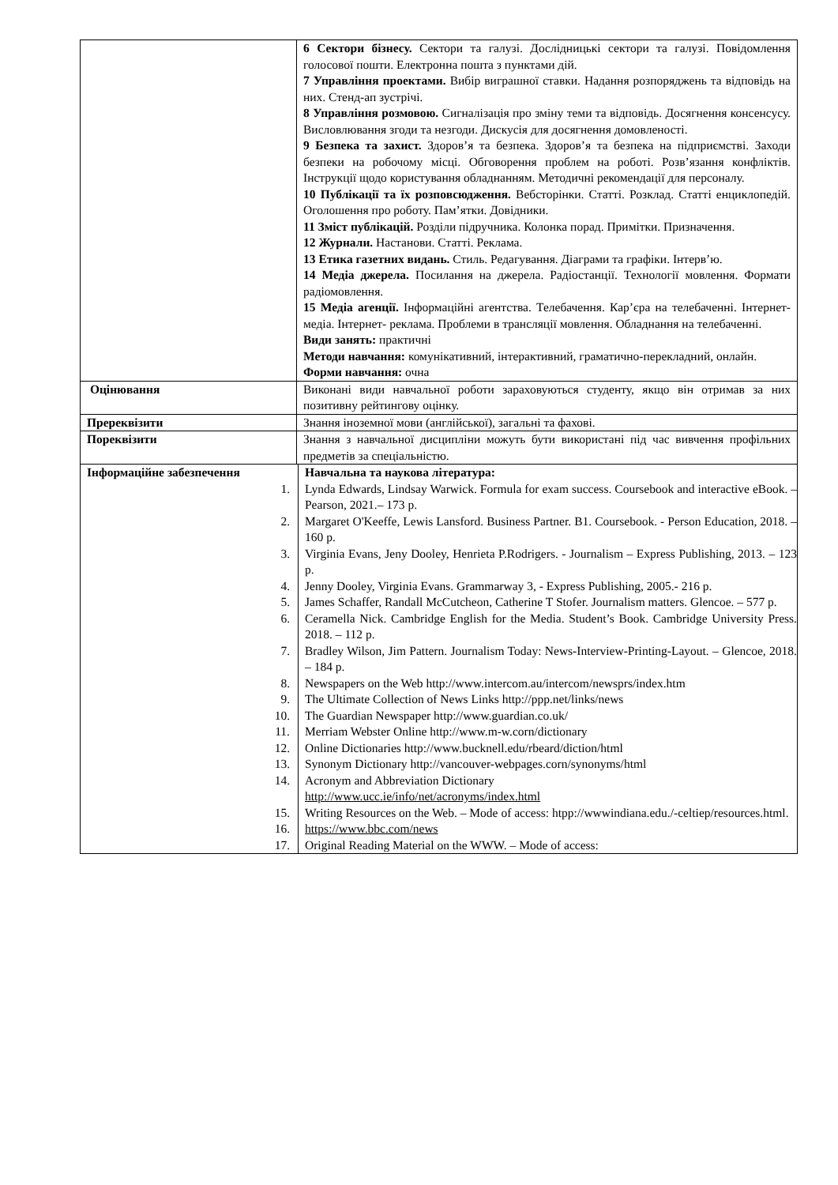| | 6 Сектори бізнесу. Сектори та галузі. Дослідницькі сектори та галузі. Повідомлення голосової пошти. Електронна пошта з пунктами дій. 7 Управління проектами. Вибір виграшної ставки. Надання розпоряджень та відповідь на них. Стенд-ап зустрічі. 8 Управління розмовою. Сигналізація про зміну теми та відповідь. Досягнення консенсусу. Висловлювання згоди та незгоди. Дискусія для досягнення домовленості. 9 Безпека та захист. Здоров’я та безпека. Здоров’я та безпека на підприємстві. Заходи безпеки на робочому місці. Обговорення проблем на роботі. Розв’язання конфліктів. Інструкції щодо користування обладнанням. Методичні рекомендації для персоналу. 10 Публікації та їх розповсюдження. Вебсторінки. Статті. Розклад. Статті енциклопедій. Оголошення про роботу. Пам’ятки. Довідники. 11 Зміст публікацій. Розділи підручника. Колонка порад. Примітки. Призначення. 12 Журнали. Настанови. Статті. Реклама. 13 Етика газетних видань. Стиль. Редагування. Діаграми та графіки. Інтерв’ю. 14 Медіа джерела. Посилання на джерела. Радіостанції. Технології мовлення. Формати радіомовлення. 15 Медіа агенції. Інформаційні агентства. Телебачення. Кар’єра на телебаченні. Інтернет-медіа. Інтернет- реклама. Проблеми в трансляції мовлення. Обладнання на телебаченні. Види занять: практичні Методи навчання: комунікативний, інтерактивний, граматично-перекладний, онлайн. Форми навчання: очна |
| Оцінювання | Виконані види навчальної роботи зараховуються студенту, якщо він отримав за них позитивну рейтингову оцінку. |
| Пререквізити | Знання іноземної мови (англійської), загальні та фахові. |
| Пореквізити | Знання з навчальної дисципліни можуть бути використані під час вивчення профільних предметів за спеціальністю. |
| / Інформаційне забезпечення / Навчальна та наукова література: / / 1. / Lynda Edwards, Lindsay Warwick. Formula for exam success. Coursebook and interactive eBook. – Pearson, 2021.– 173 p. / / 2. / Margaret O'Keeffe, Lewis Lansford. Business Partner. B1. Coursebook. - Person Education, 2018. – 160 p. / / 3. / Virginia Evans, Jeny Dooley, Henrieta P.Rodrigers. - Journalism – Express Publishing, 2013. – 123 p. / / 4. / Jenny Dooley, Virginia Evans. Grammarway 3, - Express Publishing, 2005.- 216 p. / / 5. / James Schaffer, Randall McCutcheon, Catherine T Stofer. Journalism matters. Glencoe. – 577 p. / / 6. / Ceramella Nick. Cambridge English for the Media. Student’s Book. Cambridge University Press. 2018. – 112 p. / / 7. / Bradley Wilson, Jim Pattern. Journalism Today: News-Interview-Printing-Layout. – Glencoe, 2018. – 184 p. / / 8. / Newspapers on the Web http://www.intercom.au/intercom/newsprs/index.htm / / 9. / The Ultimate Collection of News Links http://ppp.net/links/news / / 10. / The Guardian Newspaper http://www.guardian.co.uk/ / / 11. / Merriam Webster Online http://www.m-w.corn/dictionary / / 12. / Online Dictionaries http://www.bucknell.edu/rbeard/diction/html / / 13. / Synonym Dictionary http://vancouver-webpages.corn/synonyms/html / / 14. / Acronym and Abbreviation Dictionary http://www.ucc.ie/info/net/acronyms/index.html / / 15. / Writing Resources on the Web. – Mode of access: htpp://wwwindiana.edu./-celtiep/resources.html. / / 16. / https://www.bbc.com/news / / 17. / Original Reading Material on the WWW. – Mode of access: / | |